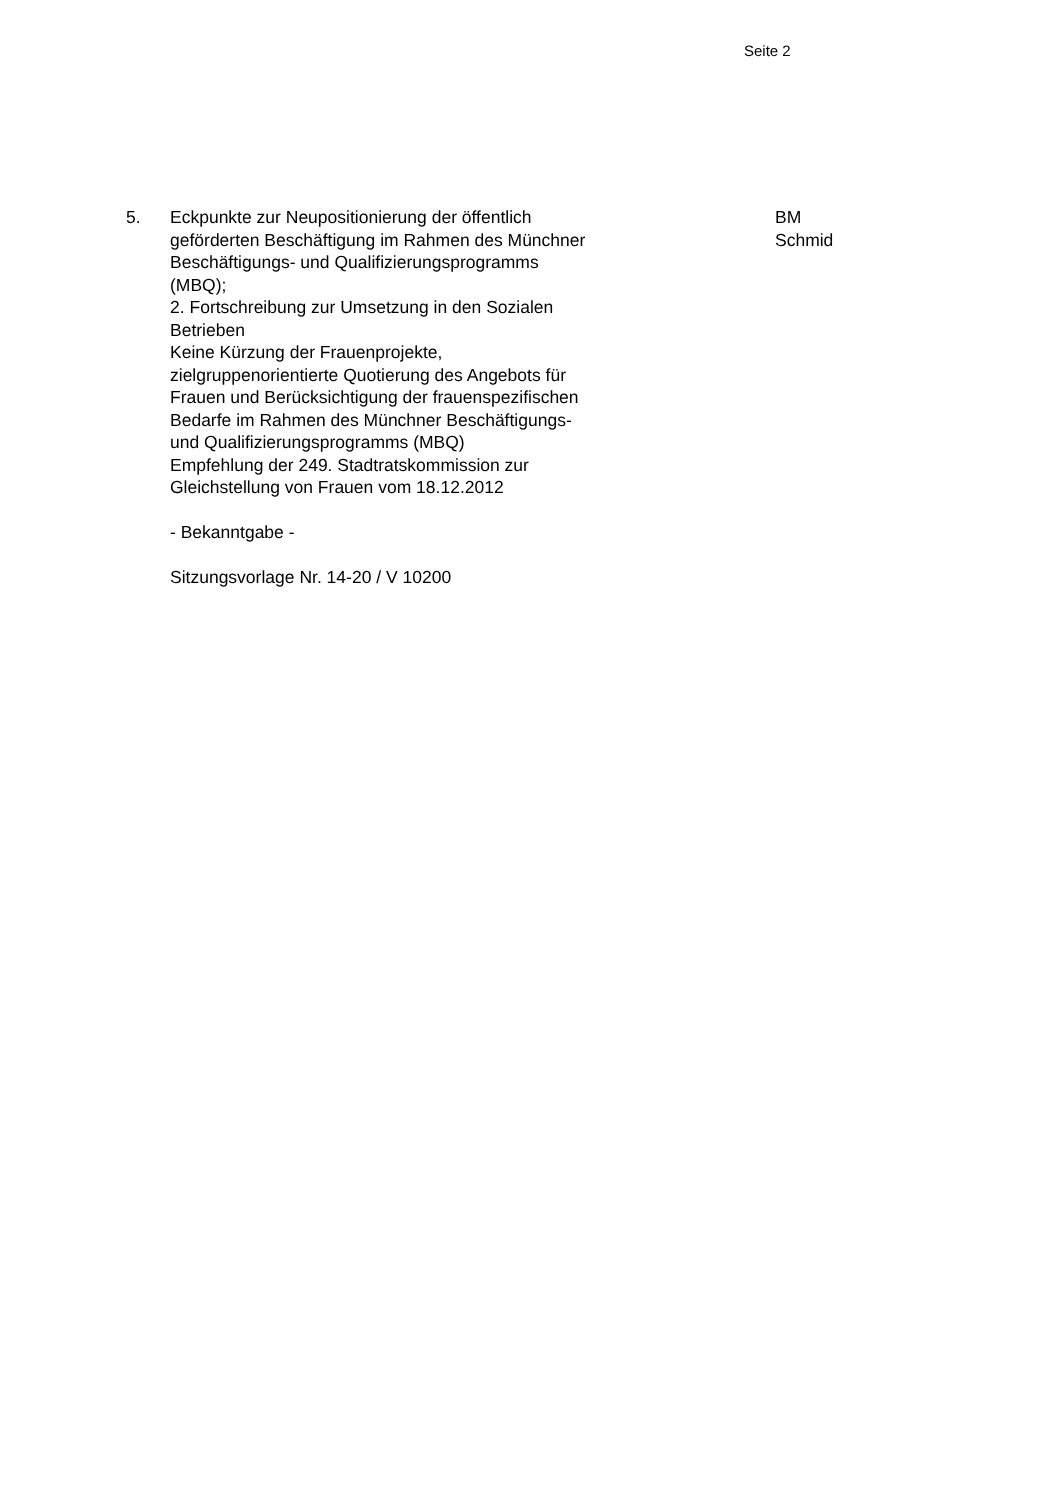Seite 2
5. Eckpunkte zur Neupositionierung der öffentlich
geförderten Beschäftigung im Rahmen des Münchner
Beschäftigungs- und Qualifizierungsprogramms
(MBQ);
2. Fortschreibung zur Umsetzung in den Sozialen
Betrieben
Keine Kürzung der Frauenprojekte,
zielgruppenorientierte Quotierung des Angebots für
Frauen und Berücksichtigung der frauenspezifischen
Bedarfe im Rahmen des Münchner Beschäftigungs-
und Qualifizierungsprogramms (MBQ)
Empfehlung der 249. Stadtratskommission zur
Gleichstellung von Frauen vom 18.12.2012
- Bekanntgabe -
Sitzungsvorlage Nr. 14-20 / V 10200
BM
Schmid